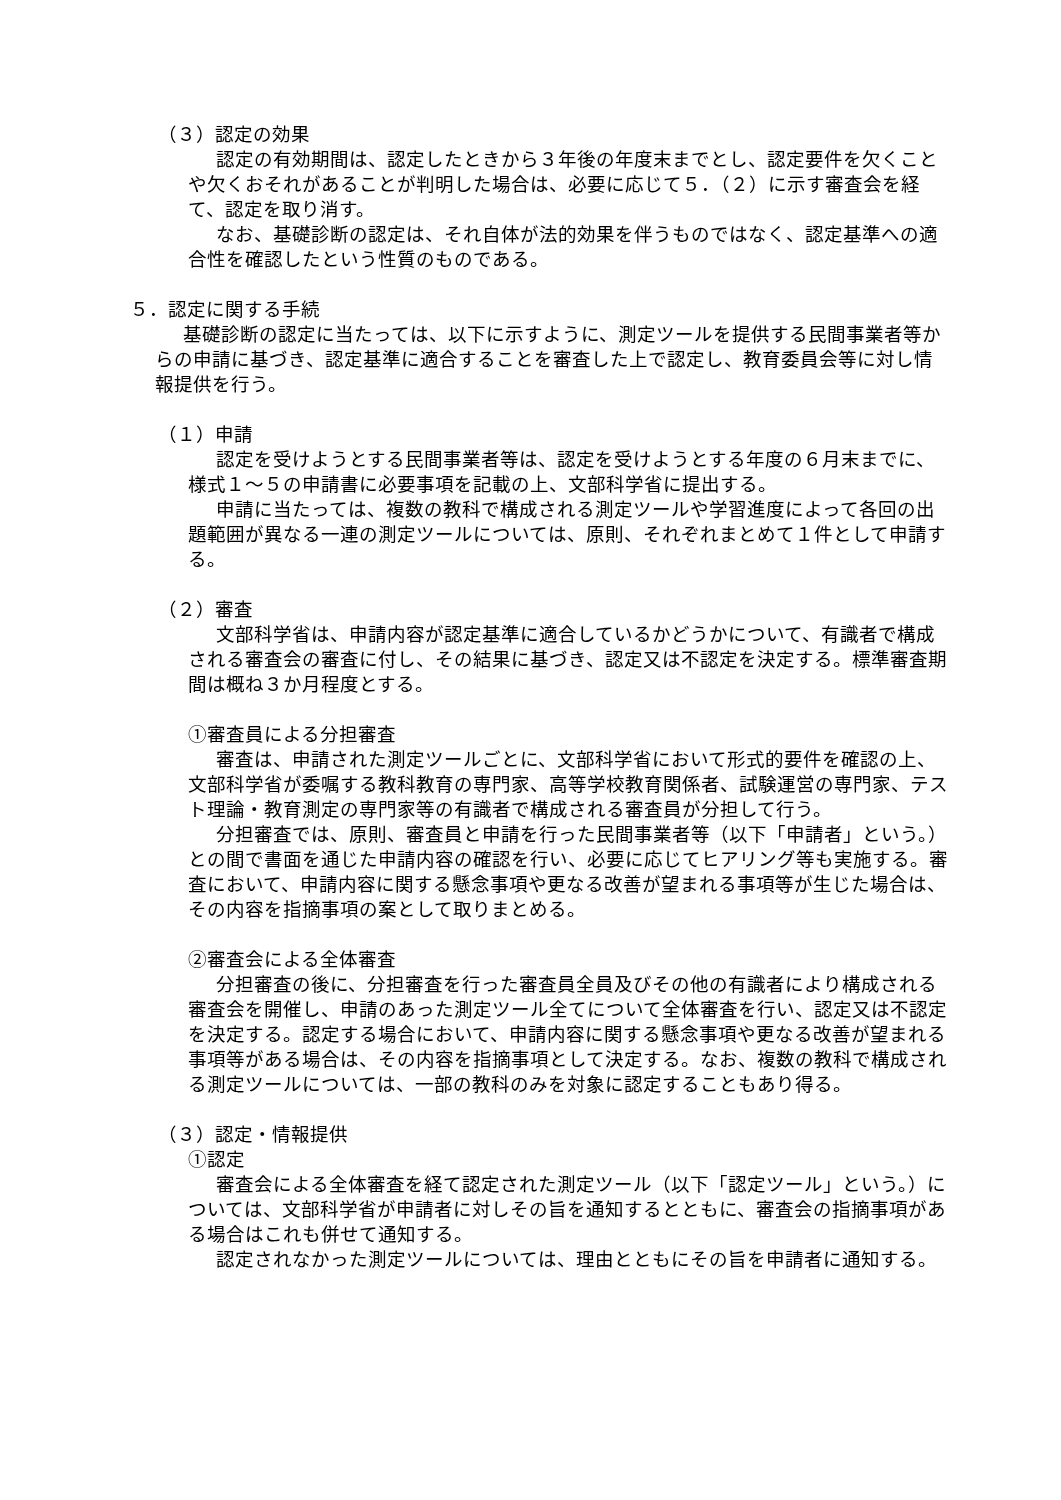（３）認定の効果
認定の有効期間は、認定したときから３年後の年度末までとし、認定要件を欠くことや欠くおそれがあることが判明した場合は、必要に応じて５．（２）に示す審査会を経て、認定を取り消す。
なお、基礎診断の認定は、それ自体が法的効果を伴うものではなく、認定基準への適合性を確認したという性質のものである。
５．認定に関する手続
基礎診断の認定に当たっては、以下に示すように、測定ツールを提供する民間事業者等からの申請に基づき、認定基準に適合することを審査した上で認定し、教育委員会等に対し情報提供を行う。
（１）申請
認定を受けようとする民間事業者等は、認定を受けようとする年度の６月末までに、様式１～５の申請書に必要事項を記載の上、文部科学省に提出する。
申請に当たっては、複数の教科で構成される測定ツールや学習進度によって各回の出題範囲が異なる一連の測定ツールについては、原則、それぞれまとめて１件として申請する。
（２）審査
文部科学省は、申請内容が認定基準に適合しているかどうかについて、有識者で構成される審査会の審査に付し、その結果に基づき、認定又は不認定を決定する。標準審査期間は概ね３か月程度とする。
①審査員による分担審査
審査は、申請された測定ツールごとに、文部科学省において形式的要件を確認の上、文部科学省が委嘱する教科教育の専門家、高等学校教育関係者、試験運営の専門家、テスト理論・教育測定の専門家等の有識者で構成される審査員が分担して行う。
分担審査では、原則、審査員と申請を行った民間事業者等（以下「申請者」という。）との間で書面を通じた申請内容の確認を行い、必要に応じてヒアリング等も実施する。審査において、申請内容に関する懸念事項や更なる改善が望まれる事項等が生じた場合は、その内容を指摘事項の案として取りまとめる。
②審査会による全体審査
分担審査の後に、分担審査を行った審査員全員及びその他の有識者により構成される審査会を開催し、申請のあった測定ツール全てについて全体審査を行い、認定又は不認定を決定する。認定する場合において、申請内容に関する懸念事項や更なる改善が望まれる事項等がある場合は、その内容を指摘事項として決定する。なお、複数の教科で構成される測定ツールについては、一部の教科のみを対象に認定することもあり得る。
（３）認定・情報提供
①認定
審査会による全体審査を経て認定された測定ツール（以下「認定ツール」という。）については、文部科学省が申請者に対しその旨を通知するとともに、審査会の指摘事項がある場合はこれも併せて通知する。
認定されなかった測定ツールについては、理由とともにその旨を申請者に通知する。